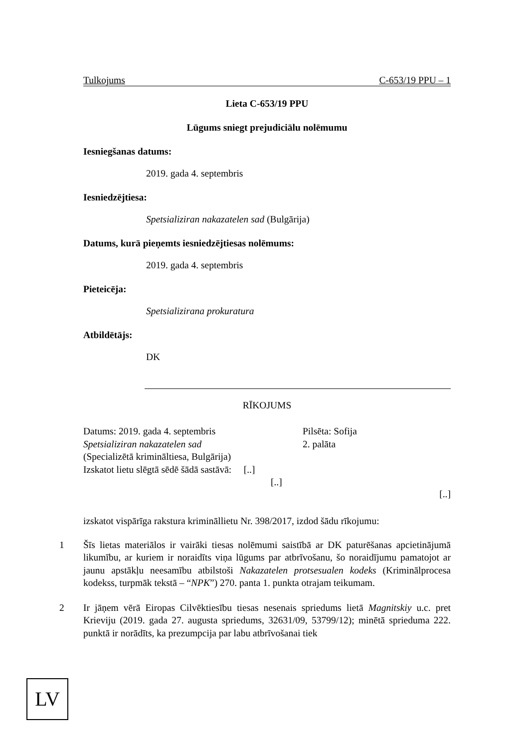Tulkojums C-653/19 PPU – 1
Lieta C-653/19 PPU
Lūgums sniegt prejudiciālu nolēmumu
Iesniegšanas datums:
2019. gada 4. septembris
Iesniedzējtiesa:
Spetsializiran nakazatelen sad (Bulgārija)
Datums, kurā pieņemts iesniedzējtiesas nolēmums:
2019. gada 4. septembris
Pieteicēja:
Spetsializirana prokuratura
Atbildētājs:
DK
RĪKOJUMS
Datums: 2019. gada 4. septembris
Spetsializiran nakazatelen sad
(Specializētā krimināltiesa, Bulgārija)
Izskatot lietu slēgtā sēdē šādā sastāvā: [..]
[..]
Pilsēta: Sofija
2. palāta
[..]
izskatot vispārīga rakstura krimināllietu Nr. 398/2017, izdod šādu rīkojumu:
1
Šīs lietas materiālos ir vairāki tiesas nolēmumi saistībā ar DK paturēšanas apcietinājumā likumību, ar kuriem ir noraidīts viņa lūgums par atbrīvošanu, šo noraidījumu pamatojot ar jaunu apstākļu neesamību atbilstoši Nakazatelen protsesualen kodeks (Kriminālprocesa kodekss, turpmāk tekstā – “NPK”) 270. panta 1. punkta otrajam teikumam.
2
Ir jāņem vērā Eiropas Cilvēktiesību tiesas nesenais spriedums lietā Magnitskiy u.c. pret Krieviju (2019. gada 27. augusta spriedums, 32631/09, 53799/12); minētā sprieduma 222. punktā ir norādīts, ka prezumpcija par labu atbrīvošanai tiek
LV